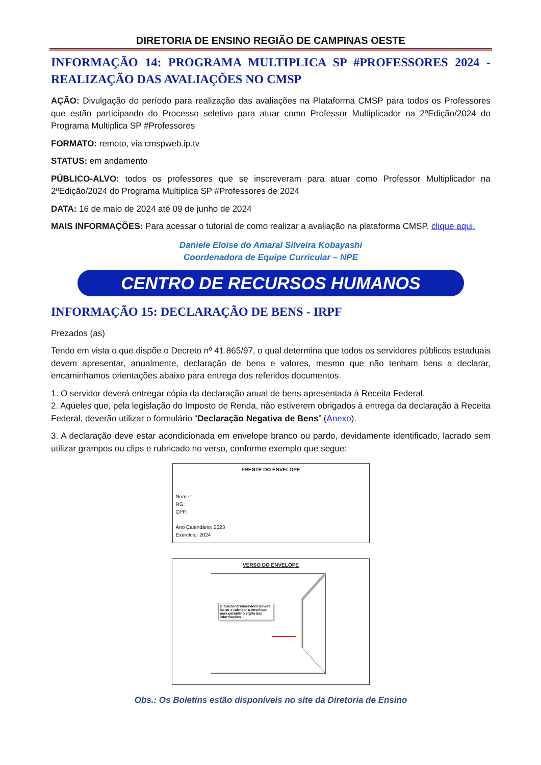DIRETORIA DE ENSINO REGIÃO DE CAMPINAS OESTE
INFORMAÇÃO 14: PROGRAMA MULTIPLICA SP #PROFESSORES 2024 - REALIZAÇÃO DAS AVALIAÇÕES NO CMSP
AÇÃO: Divulgação do período para realização das avaliações na Plataforma CMSP para todos os Professores que estão participando do Processo seletivo para atuar como Professor Multiplicador na 2ºEdição/2024 do Programa Multiplica SP #Professores
FORMATO: remoto, via cmspweb.ip.tv
STATUS: em andamento
PÚBLICO-ALVO: todos os professores que se inscreveram para atuar como Professor Multiplicador na 2ºEdição/2024 do Programa Multiplica SP #Professores de 2024
DATA: 16 de maio de 2024 até 09 de junho de 2024
MAIS INFORMAÇÕES: Para acessar o tutorial de como realizar a avaliação na plataforma CMSP, clique aqui.
Daniele Eloise do Amaral Silveira Kobayashi
Coordenadora de Equipe Curricular – NPE
CENTRO DE RECURSOS HUMANOS
INFORMAÇÃO 15: DECLARAÇÃO DE BENS - IRPF
Prezados (as)
Tendo em vista o que dispõe o Decreto nº 41.865/97, o qual determina que todos os servidores públicos estaduais devem apresentar, anualmente, declaração de bens e valores, mesmo que não tenham bens a declarar, encaminhamos orientações abaixo para entrega dos referidos documentos.
1. O servidor deverá entregar cópia da declaração anual de bens apresentada à Receita Federal.
2. Aqueles que, pela legislação do Imposto de Renda, não estiverem obrigados à entrega da declaração à Receita Federal, deverão utilizar o formulário “Declaração Negativa de Bens” (Anexo).
3. A declaração deve estar acondicionada em envelope branco ou pardo, devidamente identificado, lacrado sem utilizar grampos ou clips e rubricado no verso, conforme exemplo que segue:
FRENTE DO ENVELOPE
Nome :
RG:
CPF:
Ano Calendário: 2023
Exercício: 2024
VERSO DO ENVELOPE
O funcionário/servidor deverá lacrar e rubricar o envelope para garantir o sigilo das informações
Obs.: Os Boletins estão disponíveis no site da Diretoria de Ensino